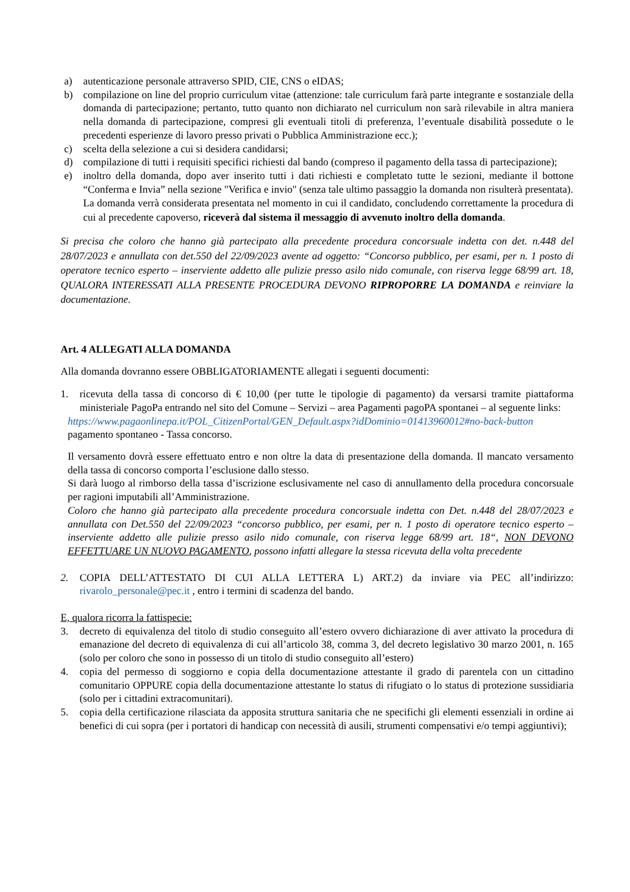a) autenticazione personale attraverso SPID, CIE, CNS o eIDAS;
b) compilazione on line del proprio curriculum vitae (attenzione: tale curriculum farà parte integrante e sostanziale della domanda di partecipazione; pertanto, tutto quanto non dichiarato nel curriculum non sarà rilevabile in altra maniera nella domanda di partecipazione, compresi gli eventuali titoli di preferenza, l’eventuale disabilità possedute o le precedenti esperienze di lavoro presso privati o Pubblica Amministrazione ecc.);
c) scelta della selezione a cui si desidera candidarsi;
d) compilazione di tutti i requisiti specifici richiesti dal bando (compreso il pagamento della tassa di partecipazione);
e) inoltro della domanda, dopo aver inserito tutti i dati richiesti e completato tutte le sezioni, mediante il bottone “Conferma e Invia” nella sezione "Verifica e invio" (senza tale ultimo passaggio la domanda non risulterà presentata).
La domanda verrà considerata presentata nel momento in cui il candidato, concludendo correttamente la procedura di cui al precedente capoverso, riceverà dal sistema il messaggio di avvenuto inoltro della domanda.
Si precisa che coloro che hanno già partecipato alla precedente procedura concorsuale indetta con det. n.448 del 28/07/2023 e annullata con det.550 del 22/09/2023 avente ad oggetto: “Concorso pubblico, per esami, per n. 1 posto di operatore tecnico esperto – inserviente addetto alle pulizie presso asilo nido comunale, con riserva legge 68/99 art. 18, QUALORA INTERESSATI ALLA PRESENTE PROCEDURA DEVONO RIPROPORRE LA DOMANDA e reinviare la documentazione.
Art. 4 ALLEGATI ALLA DOMANDA
Alla domanda dovranno essere OBBLIGATORIAMENTE allegati i seguenti documenti:
1. ricevuta della tassa di concorso di € 10,00 (per tutte le tipologie di pagamento) da versarsi tramite piattaforma ministeriale PagoPa entrando nel sito del Comune – Servizi – area Pagamenti pagoPA spontanei – al seguente links:
https://www.pagaonlinepa.it/POL_CitizenPortal/GEN_Default.aspx?idDominio=01413960012#no-back-button pagamento spontaneo - Tassa concorso.
Il versamento dovrà essere effettuato entro e non oltre la data di presentazione della domanda. Il mancato versamento della tassa di concorso comporta l’esclusione dallo stesso.
Si darà luogo al rimborso della tassa d’iscrizione esclusivamente nel caso di annullamento della procedura concorsuale per ragioni imputabili all’Amministrazione.
Coloro che hanno già partecipato alla precedente procedura concorsuale indetta con Det. n.448 del 28/07/2023 e annullata con Det.550 del 22/09/2023 “concorso pubblico, per esami, per n. 1 posto di operatore tecnico esperto – inserviente addetto alle pulizie presso asilo nido comunale, con riserva legge 68/99 art. 18“, NON DEVONO EFFETTUARE UN NUOVO PAGAMENTO, possono infatti allegare la stessa ricevuta della volta precedente
2. COPIA DELL’ATTESTATO DI CUI ALLA LETTERA L) ART.2) da inviare via PEC all’indirizzo: rivarolo_personale@pec.it , entro i termini di scadenza del bando.
E, qualora ricorra la fattispecie:
3. decreto di equivalenza del titolo di studio conseguito all’estero ovvero dichiarazione di aver attivato la procedura di emanazione del decreto di equivalenza di cui all’articolo 38, comma 3, del decreto legislativo 30 marzo 2001, n. 165 (solo per coloro che sono in possesso di un titolo di studio conseguito all’estero)
4. copia del permesso di soggiorno e copia della documentazione attestante il grado di parentela con un cittadino comunitario OPPURE copia della documentazione attestante lo status di rifugiato o lo status di protezione sussidiaria (solo per i cittadini extracomunitari).
5. copia della certificazione rilasciata da apposita struttura sanitaria che ne specifichi gli elementi essenziali in ordine ai benefici di cui sopra (per i portatori di handicap con necessità di ausili, strumenti compensativi e/o tempi aggiuntivi);